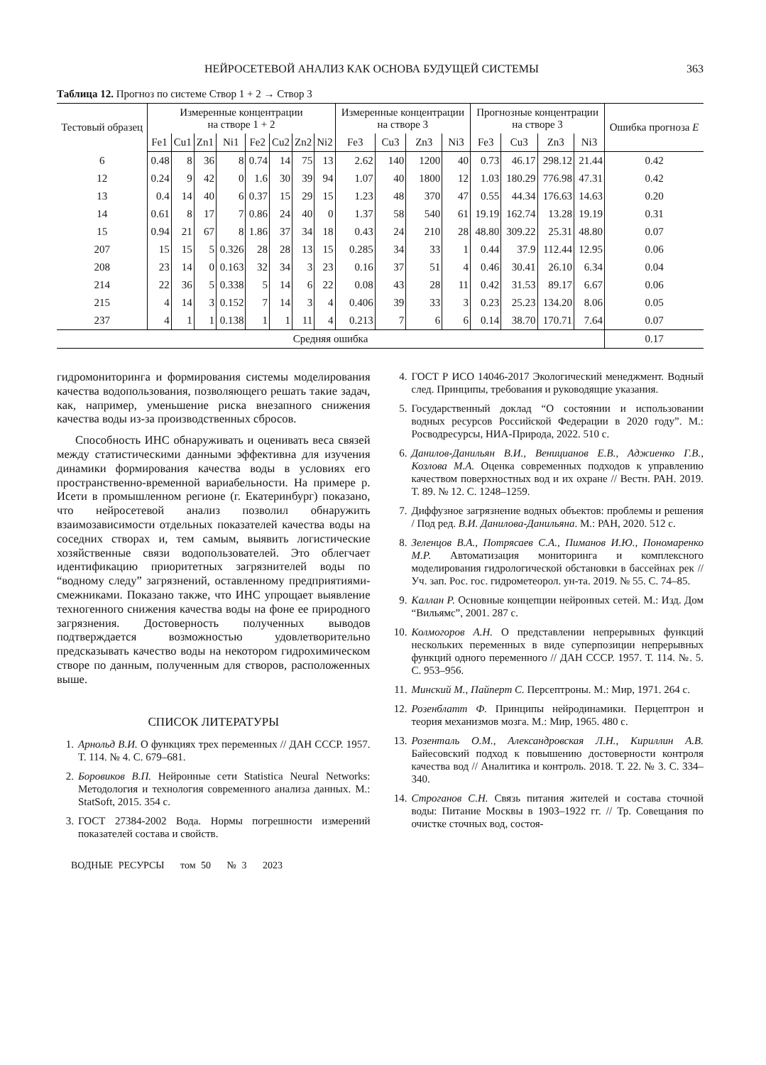НЕЙРОСЕТЕВОЙ АНАЛИЗ КАК ОСНОВА БУДУЩЕЙ СИСТЕМЫ 363
Таблица 12. Прогноз по системе Створ 1 + 2 → Створ 3
| Тестовый образец | Измеренные концентрации на створе 1 + 2 | | | | | | | | Измеренные концентрации на створе 3 | | | | Прогнозные концентрации на створе 3 | | | | Ошибка прогноза E |
| --- | --- | --- | --- | --- | --- | --- | --- | --- | --- | --- | --- | --- | --- | --- | --- | --- | --- |
| | Fe1 | Cu1 | Zn1 | Ni1 | Fe2 | Cu2 | Zn2 | Ni2 | Fe3 | Cu3 | Zn3 | Ni3 | Fe3 | Cu3 | Zn3 | Ni3 | |
| 6 | 0.48 | 8 | 36 | 8 | 0.74 | 14 | 75 | 13 | 2.62 | 140 | 1200 | 40 | 0.73 | 46.17 | 298.12 | 21.44 | 0.42 |
| 12 | 0.24 | 9 | 42 | 0 | 1.6 | 30 | 39 | 94 | 1.07 | 40 | 1800 | 12 | 1.03 | 180.29 | 776.98 | 47.31 | 0.42 |
| 13 | 0.4 | 14 | 40 | 6 | 0.37 | 15 | 29 | 15 | 1.23 | 48 | 370 | 47 | 0.55 | 44.34 | 176.63 | 14.63 | 0.20 |
| 14 | 0.61 | 8 | 17 | 7 | 0.86 | 24 | 40 | 0 | 1.37 | 58 | 540 | 61 | 19.19 | 162.74 | 13.28 | 19.19 | 0.31 |
| 15 | 0.94 | 21 | 67 | 8 | 1.86 | 37 | 34 | 18 | 0.43 | 24 | 210 | 28 | 48.80 | 309.22 | 25.31 | 48.80 | 0.07 |
| 207 | 15 | 15 | 5 | 0.326 | 28 | 28 | 13 | 15 | 0.285 | 34 | 33 | 1 | 0.44 | 37.9 | 112.44 | 12.95 | 0.06 |
| 208 | 23 | 14 | 0 | 0.163 | 32 | 34 | 3 | 23 | 0.16 | 37 | 51 | 4 | 0.46 | 30.41 | 26.10 | 6.34 | 0.04 |
| 214 | 22 | 36 | 5 | 0.338 | 5 | 14 | 6 | 22 | 0.08 | 43 | 28 | 11 | 0.42 | 31.53 | 89.17 | 6.67 | 0.06 |
| 215 | 4 | 14 | 3 | 0.152 | 7 | 14 | 3 | 4 | 0.406 | 39 | 33 | 3 | 0.23 | 25.23 | 134.20 | 8.06 | 0.05 |
| 237 | 4 | 1 | 1 | 0.138 | 1 | 1 | 11 | 4 | 0.213 | 7 | 6 | 6 | 0.14 | 38.70 | 170.71 | 7.64 | 0.07 |
| Средняя ошибка | | | | | | | | | | | | | | | | | 0.17 |
гидромониторинга и формирования системы моделирования качества водопользования, позволяющего решать такие задач, как, например, уменьшение риска внезапного снижения качества воды из-за производственных сбросов.
Способность ИНС обнаруживать и оценивать веса связей между статистическими данными эффективна для изучения динамики формирования качества воды в условиях его пространственно-временной вариабельности. На примере р. Исети в промышленном регионе (г. Екатеринбург) показано, что нейросетевой анализ позволил обнаружить взаимозависимости отдельных показателей качества воды на соседних створах и, тем самым, выявить логистические хозяйственные связи водопользователей. Это облегчает идентификацию приоритетных загрязнителей воды по “водному следу” загрязнений, оставленному предприятиями-смежниками. Показано также, что ИНС упрощает выявление техногенного снижения качества воды на фоне ее природного загрязнения. Достоверность полученных выводов подтверждается возможностью удовлетворительно предсказывать качество воды на некотором гидрохимическом створе по данным, полученным для створов, расположенных выше.
СПИСОК ЛИТЕРАТУРЫ
1. Арнольд В.И. О функциях трех переменных // ДАН СССР. 1957. Т. 114. № 4. С. 679–681.
2. Боровиков В.П. Нейронные сети Statistica Neural Networks: Методология и технология современного анализа данных. М.: StatSoft, 2015. 354 с.
3. ГОСТ 27384-2002 Вода. Нормы погрешности измерений показателей состава и свойств.
ВОДНЫЕ РЕСУРСЫ том 50 № 3 2023
4. ГОСТ Р ИСО 14046-2017 Экологический менеджмент. Водный след. Принципы, требования и руководящие указания.
5. Государственный доклад “О состоянии и использовании водных ресурсов Российской Федерации в 2020 году”. М.: Росводресурсы, НИА-Природа, 2022. 510 с.
6. Данилов-Данильян В.И., Веницианов Е.В., Аджиенко Г.В., Козлова М.А. Оценка современных подходов к управлению качеством поверхностных вод и их охране // Вестн. РАН. 2019. Т. 89. № 12. С. 1248–1259.
7. Диффузное загрязнение водных объектов: проблемы и решения / Под ред. В.И. Данилова-Данильяна. М.: РАН, 2020. 512 с.
8. Зеленцов В.А., Потрясаев С.А., Пиманов И.Ю., Пономаренко М.Р. Автоматизация мониторинга и комплексного моделирования гидрологической обстановки в бассейнах рек // Уч. зап. Рос. гос. гидрометеорол. ун-та. 2019. № 55. С. 74–85.
9. Каллан Р. Основные концепции нейронных сетей. М.: Изд. Дом “Вильямс”, 2001. 287 с.
10. Колмогоров А.Н. О представлении непрерывных функций нескольких переменных в виде суперпозиции непрерывных функций одного переменного // ДАН СССР. 1957. Т. 114. №. 5. С. 953–956.
11. Минский М., Пайперт С. Персептроны. М.: Мир, 1971. 264 с.
12. Розенблатт Ф. Принципы нейродинамики. Перцептрон и теория механизмов мозга. М.: Мир, 1965. 480 с.
13. Розенталь О.М., Александровская Л.Н., Кириллин А.В. Байесовский подход к повышению достоверности контроля качества вод // Аналитика и контроль. 2018. Т. 22. № 3. С. 334–340.
14. Строганов С.Н. Связь питания жителей и состава сточной воды: Питание Москвы в 1903–1922 гг. // Тр. Совещания по очистке сточных вод, состоя-